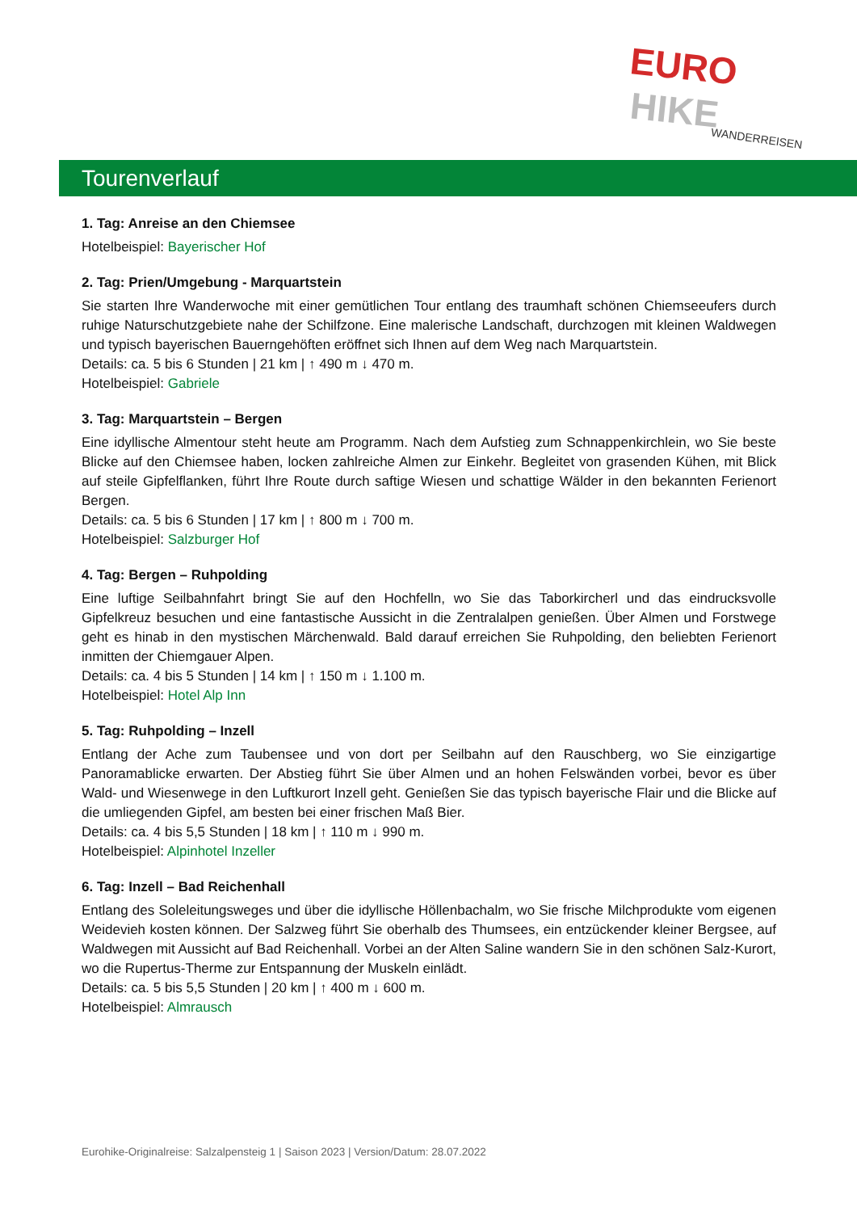EURO HIKE
WANDERREISEN
Tourenverlauf
1. Tag: Anreise an den Chiemsee
Hotelbeispiel: Bayerischer Hof
2. Tag: Prien/Umgebung - Marquartstein
Sie starten Ihre Wanderwoche mit einer gemütlichen Tour entlang des traumhaft schönen Chiemseeufers durch ruhige Naturschutzgebiete nahe der Schilfzone. Eine malerische Landschaft, durchzogen mit kleinen Waldwegen und typisch bayerischen Bauerngehöften eröffnet sich Ihnen auf dem Weg nach Marquartstein.
Details: ca. 5 bis 6 Stunden | 21 km | ↑ 490 m ↓ 470 m.
Hotelbeispiel: Gabriele
3. Tag: Marquartstein – Bergen
Eine idyllische Almentour steht heute am Programm. Nach dem Aufstieg zum Schnappenkirchlein, wo Sie beste Blicke auf den Chiemsee haben, locken zahlreiche Almen zur Einkehr. Begleitet von grasenden Kühen, mit Blick auf steile Gipfelflanken, führt Ihre Route durch saftige Wiesen und schattige Wälder in den bekannten Ferienort Bergen.
Details: ca. 5 bis 6 Stunden | 17 km | ↑ 800 m ↓ 700 m.
Hotelbeispiel: Salzburger Hof
4. Tag: Bergen – Ruhpolding
Eine luftige Seilbahnfahrt bringt Sie auf den Hochfelln, wo Sie das Taborkircherl und das eindrucksvolle Gipfelkreuz besuchen und eine fantastische Aussicht in die Zentralalpen genießen. Über Almen und Forstwege geht es hinab in den mystischen Märchenwald. Bald darauf erreichen Sie Ruhpolding, den beliebten Ferienort inmitten der Chiemgauer Alpen.
Details: ca. 4 bis 5 Stunden | 14 km | ↑ 150 m ↓ 1.100 m.
Hotelbeispiel: Hotel Alp Inn
5. Tag: Ruhpolding – Inzell
Entlang der Ache zum Taubensee und von dort per Seilbahn auf den Rauschberg, wo Sie einzigartige Panoramablicke erwarten. Der Abstieg führt Sie über Almen und an hohen Felswänden vorbei, bevor es über Wald- und Wiesenwege in den Luftkurort Inzell geht. Genießen Sie das typisch bayerische Flair und die Blicke auf die umliegenden Gipfel, am besten bei einer frischen Maß Bier.
Details: ca. 4 bis 5,5 Stunden | 18 km | ↑ 110 m ↓ 990 m.
Hotelbeispiel: Alpinhotel Inzeller
6. Tag: Inzell – Bad Reichenhall
Entlang des Soleleitungsweges und über die idyllische Höllenbachalm, wo Sie frische Milchprodukte vom eigenen Weidevieh kosten können. Der Salzweg führt Sie oberhalb des Thumsees, ein entzückender kleiner Bergsee, auf Waldwegen mit Aussicht auf Bad Reichenhall. Vorbei an der Alten Saline wandern Sie in den schönen Salz-Kurort, wo die Rupertus-Therme zur Entspannung der Muskeln einlädt.
Details: ca. 5 bis 5,5 Stunden | 20 km | ↑ 400 m ↓ 600 m.
Hotelbeispiel: Almrausch
Eurohike-Originalreise: Salzalpensteig 1 | Saison 2023 | Version/Datum: 28.07.2022